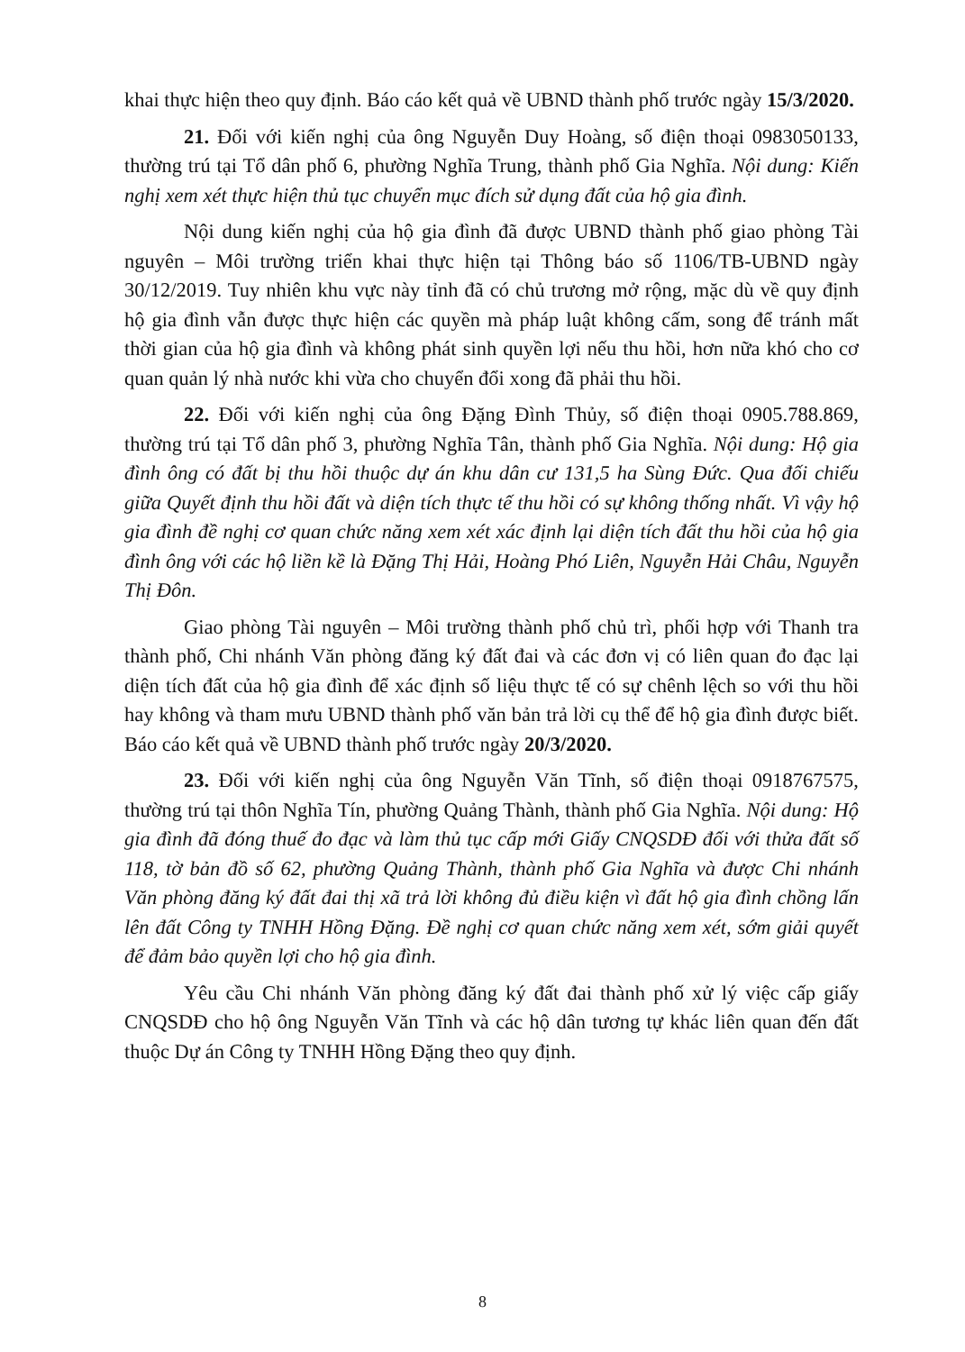khai thực hiện theo quy định. Báo cáo kết quả về UBND thành phố trước ngày 15/3/2020.
21. Đối với kiến nghị của ông Nguyễn Duy Hoàng, số điện thoại 0983050133, thường trú tại Tổ dân phố 6, phường Nghĩa Trung, thành phố Gia Nghĩa. Nội dung: Kiến nghị xem xét thực hiện thủ tục chuyển mục đích sử dụng đất của hộ gia đình.
Nội dung kiến nghị của hộ gia đình đã được UBND thành phố giao phòng Tài nguyên – Môi trường triển khai thực hiện tại Thông báo số 1106/TB-UBND ngày 30/12/2019. Tuy nhiên khu vực này tỉnh đã có chủ trương mở rộng, mặc dù về quy định hộ gia đình vẫn được thực hiện các quyền mà pháp luật không cấm, song để tránh mất thời gian của hộ gia đình và không phát sinh quyền lợi nếu thu hồi, hơn nữa khó cho cơ quan quản lý nhà nước khi vừa cho chuyển đổi xong đã phải thu hồi.
22. Đối với kiến nghị của ông Đặng Đình Thủy, số điện thoại 0905.788.869, thường trú tại Tổ dân phố 3, phường Nghĩa Tân, thành phố Gia Nghĩa. Nội dung: Hộ gia đình ông có đất bị thu hồi thuộc dự án khu dân cư 131,5 ha Sùng Đức. Qua đối chiếu giữa Quyết định thu hồi đất và diện tích thực tế thu hồi có sự không thống nhất. Vì vậy hộ gia đình đề nghị cơ quan chức năng xem xét xác định lại diện tích đất thu hồi của hộ gia đình ông với các hộ liền kề là Đặng Thị Hải, Hoàng Phó Liên, Nguyễn Hải Châu, Nguyễn Thị Đôn.
Giao phòng Tài nguyên – Môi trường thành phố chủ trì, phối hợp với Thanh tra thành phố, Chi nhánh Văn phòng đăng ký đất đai và các đơn vị có liên quan đo đạc lại diện tích đất của hộ gia đình để xác định số liệu thực tế có sự chênh lệch so với thu hồi hay không và tham mưu UBND thành phố văn bản trả lời cụ thể để hộ gia đình được biết. Báo cáo kết quả về UBND thành phố trước ngày 20/3/2020.
23. Đối với kiến nghị của ông Nguyễn Văn Tĩnh, số điện thoại 0918767575, thường trú tại thôn Nghĩa Tín, phường Quảng Thành, thành phố Gia Nghĩa. Nội dung: Hộ gia đình đã đóng thuế đo đạc và làm thủ tục cấp mới Giấy CNQSDĐ đối với thửa đất số 118, tờ bản đồ số 62, phường Quảng Thành, thành phố Gia Nghĩa và được Chi nhánh Văn phòng đăng ký đất đai thị xã trả lời không đủ điều kiện vì đất hộ gia đình chồng lấn lên đất Công ty TNHH Hồng Đặng. Đề nghị cơ quan chức năng xem xét, sớm giải quyết để đảm bảo quyền lợi cho hộ gia đình.
Yêu cầu Chi nhánh Văn phòng đăng ký đất đai thành phố xử lý việc cấp giấy CNQSDĐ cho hộ ông Nguyễn Văn Tĩnh và các hộ dân tương tự khác liên quan đến đất thuộc Dự án Công ty TNHH Hồng Đặng theo quy định.
8